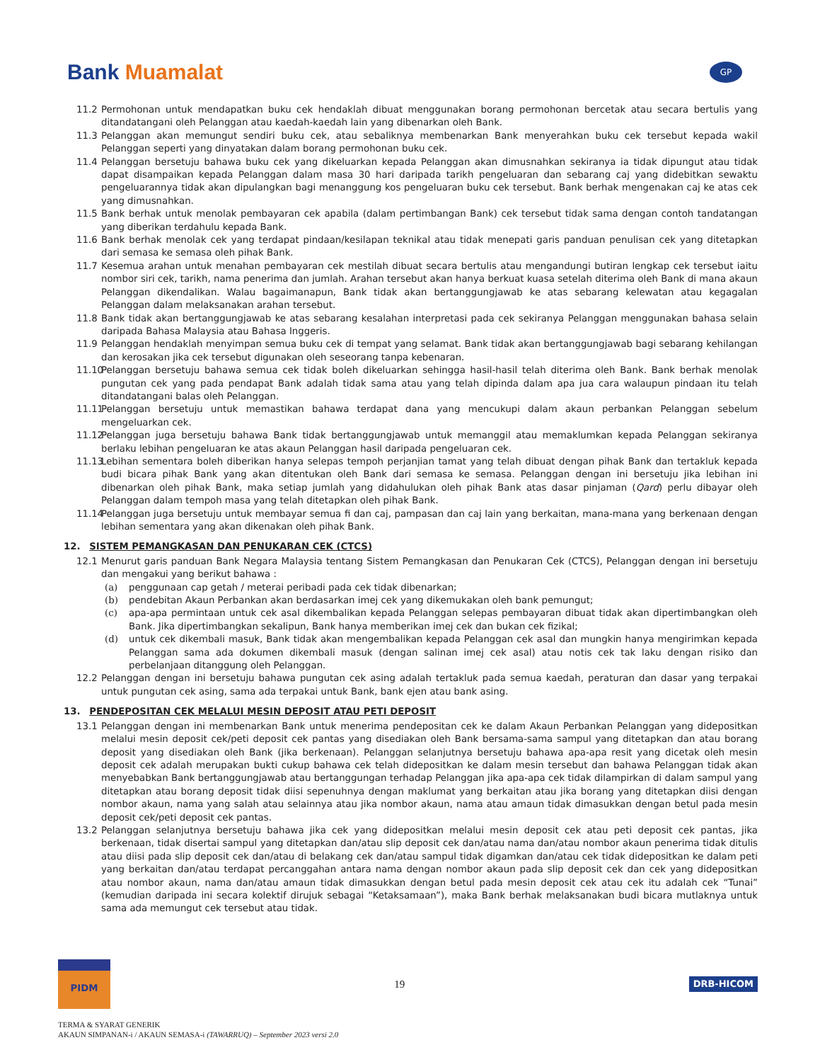Bank Muamalat
GP
11.2 Permohonan untuk mendapatkan buku cek hendaklah dibuat menggunakan borang permohonan bercetak atau secara bertulis yang ditandatangani oleh Pelanggan atau kaedah-kaedah lain yang dibenarkan oleh Bank.
11.3 Pelanggan akan memungut sendiri buku cek, atau sebaliknya membenarkan Bank menyerahkan buku cek tersebut kepada wakil Pelanggan seperti yang dinyatakan dalam borang permohonan buku cek.
11.4 Pelanggan bersetuju bahawa buku cek yang dikeluarkan kepada Pelanggan akan dimusnahkan sekiranya ia tidak dipungut atau tidak dapat disampaikan kepada Pelanggan dalam masa 30 hari daripada tarikh pengeluaran dan sebarang caj yang didebitkan sewaktu pengeluarannya tidak akan dipulangkan bagi menanggung kos pengeluaran buku cek tersebut. Bank berhak mengenakan caj ke atas cek yang dimusnahkan.
11.5 Bank berhak untuk menolak pembayaran cek apabila (dalam pertimbangan Bank) cek tersebut tidak sama dengan contoh tandatangan yang diberikan terdahulu kepada Bank.
11.6 Bank berhak menolak cek yang terdapat pindaan/kesilapan teknikal atau tidak menepati garis panduan penulisan cek yang ditetapkan dari semasa ke semasa oleh pihak Bank.
11.7 Kesemua arahan untuk menahan pembayaran cek mestilah dibuat secara bertulis atau mengandungi butiran lengkap cek tersebut iaitu nombor siri cek, tarikh, nama penerima dan jumlah. Arahan tersebut akan hanya berkuat kuasa setelah diterima oleh Bank di mana akaun Pelanggan dikendalikan. Walau bagaimanapun, Bank tidak akan bertanggungjawab ke atas sebarang kelewatan atau kegagalan Pelanggan dalam melaksanakan arahan tersebut.
11.8 Bank tidak akan bertanggungjawab ke atas sebarang kesalahan interpretasi pada cek sekiranya Pelanggan menggunakan bahasa selain daripada Bahasa Malaysia atau Bahasa Inggeris.
11.9 Pelanggan hendaklah menyimpan semua buku cek di tempat yang selamat. Bank tidak akan bertanggungjawab bagi sebarang kehilangan dan kerosakan jika cek tersebut digunakan oleh seseorang tanpa kebenaran.
11.10
Pelanggan bersetuju bahawa semua cek tidak boleh dikeluarkan sehingga hasil-hasil telah diterima oleh Bank. Bank berhak menolak pungutan cek yang pada pendapat Bank adalah tidak sama atau yang telah dipinda dalam apa jua cara walaupun pindaan itu telah ditandatangani balas oleh Pelanggan.
11.11
Pelanggan bersetuju untuk memastikan bahawa terdapat dana yang mencukupi dalam akaun perbankan Pelanggan sebelum mengeluarkan cek.
11.12
Pelanggan juga bersetuju bahawa Bank tidak bertanggungjawab untuk memanggil atau memaklumkan kepada Pelanggan sekiranya berlaku lebihan pengeluaran ke atas akaun Pelanggan hasil daripada pengeluaran cek.
11.13
Lebihan sementara boleh diberikan hanya selepas tempoh perjanjian tamat yang telah dibuat dengan pihak Bank dan tertakluk kepada budi bicara pihak Bank yang akan ditentukan oleh Bank dari semasa ke semasa. Pelanggan dengan ini bersetuju jika lebihan ini dibenarkan oleh pihak Bank, maka setiap jumlah yang didahulukan oleh pihak Bank atas dasar pinjaman (Qard) perlu dibayar oleh Pelanggan dalam tempoh masa yang telah ditetapkan oleh pihak Bank.
11.14
Pelanggan juga bersetuju untuk membayar semua fi dan caj, pampasan dan caj lain yang berkaitan, mana-mana yang berkenaan dengan lebihan sementara yang akan dikenakan oleh pihak Bank.
12. SISTEM PEMANGKASAN DAN PENUKARAN CEK (CTCS)
12.1 Menurut garis panduan Bank Negara Malaysia tentang Sistem Pemangkasan dan Penukaran Cek (CTCS), Pelanggan dengan ini bersetuju dan mengakui yang berikut bahawa :
(a) penggunaan cap getah / meterai peribadi pada cek tidak dibenarkan;
(b) pendebitan Akaun Perbankan akan berdasarkan imej cek yang dikemukakan oleh bank pemungut;
(c) apa-apa permintaan untuk cek asal dikembalikan kepada Pelanggan selepas pembayaran dibuat tidak akan dipertimbangkan oleh Bank. Jika dipertimbangkan sekalipun, Bank hanya memberikan imej cek dan bukan cek fizikal;
(d) untuk cek dikembali masuk, Bank tidak akan mengembalikan kepada Pelanggan cek asal dan mungkin hanya mengirimkan kepada Pelanggan sama ada dokumen dikembali masuk (dengan salinan imej cek asal) atau notis cek tak laku dengan risiko dan perbelanjaan ditanggung oleh Pelanggan.
12.2 Pelanggan dengan ini bersetuju bahawa pungutan cek asing adalah tertakluk pada semua kaedah, peraturan dan dasar yang terpakai untuk pungutan cek asing, sama ada terpakai untuk Bank, bank ejen atau bank asing.
13. PENDEPOSITAN CEK MELALUI MESIN DEPOSIT ATAU PETI DEPOSIT
13.1 Pelanggan dengan ini membenarkan Bank untuk menerima pendepositan cek ke dalam Akaun Perbankan Pelanggan yang didepositkan melalui mesin deposit cek/peti deposit cek pantas yang disediakan oleh Bank bersama-sama sampul yang ditetapkan dan atau borang deposit yang disediakan oleh Bank (jika berkenaan). Pelanggan selanjutnya bersetuju bahawa apa-apa resit yang dicetak oleh mesin deposit cek adalah merupakan bukti cukup bahawa cek telah didepositkan ke dalam mesin tersebut dan bahawa Pelanggan tidak akan menyebabkan Bank bertanggungjawab atau bertanggungan terhadap Pelanggan jika apa-apa cek tidak dilampirkan di dalam sampul yang ditetapkan atau borang deposit tidak diisi sepenuhnya dengan maklumat yang berkaitan atau jika borang yang ditetapkan diisi dengan nombor akaun, nama yang salah atau selainnya atau jika nombor akaun, nama atau amaun tidak dimasukkan dengan betul pada mesin deposit cek/peti deposit cek pantas.
13.2 Pelanggan selanjutnya bersetuju bahawa jika cek yang didepositkan melalui mesin deposit cek atau peti deposit cek pantas, jika berkenaan, tidak disertai sampul yang ditetapkan dan/atau slip deposit cek dan/atau nama dan/atau nombor akaun penerima tidak ditulis atau diisi pada slip deposit cek dan/atau di belakang cek dan/atau sampul tidak digamkan dan/atau cek tidak didepositkan ke dalam peti yang berkaitan dan/atau terdapat percanggahan antara nama dengan nombor akaun pada slip deposit cek dan cek yang didepositkan atau nombor akaun, nama dan/atau amaun tidak dimasukkan dengan betul pada mesin deposit cek atau cek itu adalah cek “Tunai” (kemudian daripada ini secara kolektif dirujuk sebagai “Ketaksamaan”), maka Bank berhak melaksanakan budi bicara mutlaknya untuk sama ada memungut cek tersebut atau tidak.
PIDM
19
DRB-HICOM
TERMA & SYARAT GENERIK
AKAUN SIMPANAN-i / AKAUN SEMASA-i (TAWARRUQ) – September 2023 versi 2.0